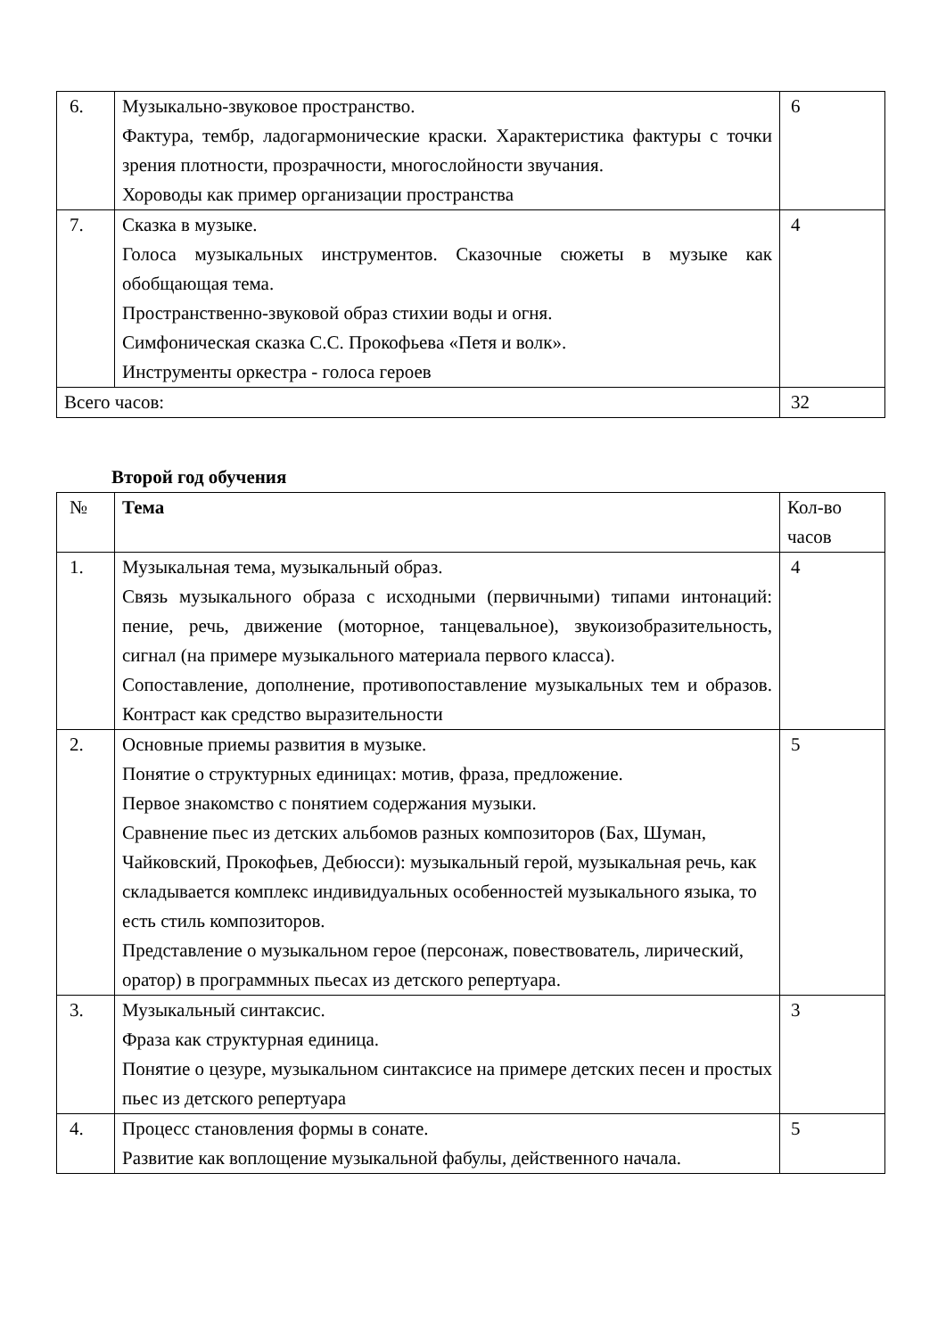| 6. | Музыкально-звуковое пространство. Фактура, тембр, ладогармонические краски. Характеристика фактуры с точки зрения плотности, прозрачности, многослойности звучания. Хороводы как пример организации пространства | 6 |
| 7. | Сказка в музыке. Голоса музыкальных инструментов. Сказочные сюжеты в музыке как обобщающая тема. Пространственно-звуковой образ стихии воды и огня. Симфоническая сказка С.С. Прокофьева «Петя и волк». Инструменты оркестра - голоса героев | 4 |
| Всего часов: | | 32 |
Второй год обучения
| № | Тема | Кол-во часов |
| --- | --- | --- |
| 1. | Музыкальная тема, музыкальный образ. Связь музыкального образа с исходными (первичными) типами интонаций: пение, речь, движение (моторное, танцевальное), звукоизобразительность, сигнал (на примере музыкального материала первого класса). Сопоставление, дополнение, противопоставление музыкальных тем и образов. Контраст как средство выразительности | 4 |
| 2. | Основные приемы развития в музыке. Понятие о структурных единицах: мотив, фраза, предложение. Первое знакомство с понятием содержания музыки. Сравнение пьес из детских альбомов разных композиторов (Бах, Шуман, Чайковский, Прокофьев, Дебюсси): музыкальный герой, музыкальная речь, как складывается комплекс индивидуальных особенностей музыкального языка, то есть стиль композиторов. Представление о музыкальном герое (персонаж, повествователь, лирический, оратор) в программных пьесах из детского репертуара. | 5 |
| 3. | Музыкальный синтаксис. Фраза как структурная единица. Понятие о цезуре, музыкальном синтаксисе на примере детских песен и простых пьес из детского репертуара | 3 |
| 4. | Процесс становления формы в сонате. Развитие как воплощение музыкальной фабулы, действенного начала. | 5 |